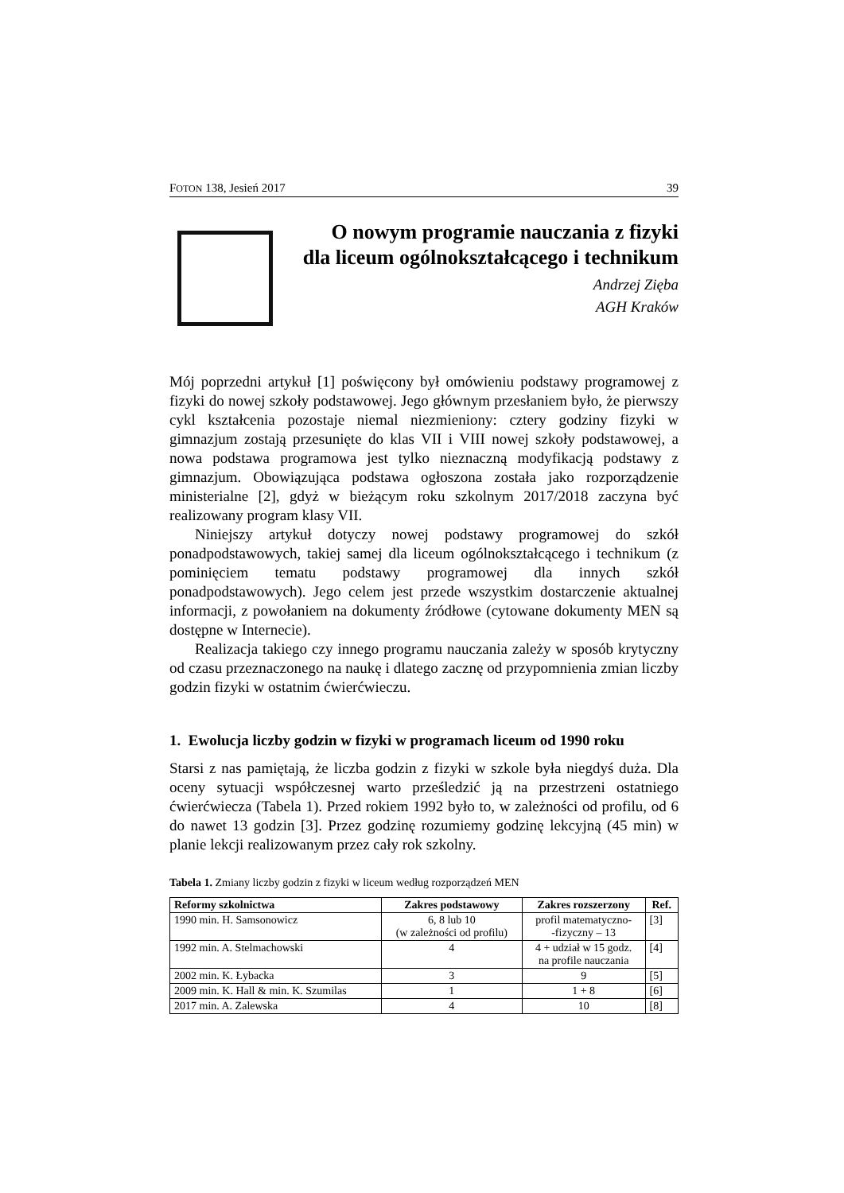FOTON 138, Jesień 2017 39
O nowym programie nauczania z fizyki
dla liceum ogólnokształcącego i technikum
Andrzej Zięba
AGH Kraków
Mój poprzedni artykuł [1] poświęcony był omówieniu podstawy programowej z fizyki do nowej szkoły podstawowej. Jego głównym przesłaniem było, że pierwszy cykl kształcenia pozostaje niemal niezmieniony: cztery godziny fizyki w gimnazjum zostają przesunięte do klas VII i VIII nowej szkoły podstawowej, a nowa podstawa programowa jest tylko nieznaczną modyfikacją podstawy z gimnazjum. Obowiązująca podstawa ogłoszona została jako rozporządzenie ministerialne [2], gdyż w bieżącym roku szkolnym 2017/2018 zaczyna być realizowany program klasy VII.
Niniejszy artykuł dotyczy nowej podstawy programowej do szkół ponadpodstawowych, takiej samej dla liceum ogólnokształcącego i technikum (z pominięciem tematu podstawy programowej dla innych szkół ponadpodstawowych). Jego celem jest przede wszystkim dostarczenie aktualnej informacji, z powołaniem na dokumenty źródłowe (cytowane dokumenty MEN są dostępne w Internecie).
Realizacja takiego czy innego programu nauczania zależy w sposób krytyczny od czasu przeznaczonego na naukę i dlatego zacznę od przypomnienia zmian liczby godzin fizyki w ostatnim ćwierćwieczu.
1. Ewolucja liczby godzin w fizyki w programach liceum od 1990 roku
Starsi z nas pamiętają, że liczba godzin z fizyki w szkole była niegdyś duża. Dla oceny sytuacji współczesnej warto prześledzić ją na przestrzeni ostatniego ćwierćwiecza (Tabela 1). Przed rokiem 1992 było to, w zależności od profilu, od 6 do nawet 13 godzin [3]. Przez godzinę rozumiemy godzinę lekcyjną (45 min) w planie lekcji realizowanym przez cały rok szkolny.
Tabela 1. Zmiany liczby godzin z fizyki w liceum według rozporządzeń MEN
| Reformy szkolnictwa | Zakres podstawowy | Zakres rozszerzony | Ref. |
| --- | --- | --- | --- |
| 1990 min. H. Samsonowicz | 6, 8 lub 10 (w zależności od profilu) | profil matematyczno- -fizyczny – 13 | [3] |
| 1992 min. A. Stelmachowski | 4 | 4 + udział w 15 godz. na profile nauczania | [4] |
| 2002 min. K. Łybacka | 3 | 9 | [5] |
| 2009 min. K. Hall & min. K. Szumilas | 1 | 1 + 8 | [6] |
| 2017 min. A. Zalewska | 4 | 10 | [8] |